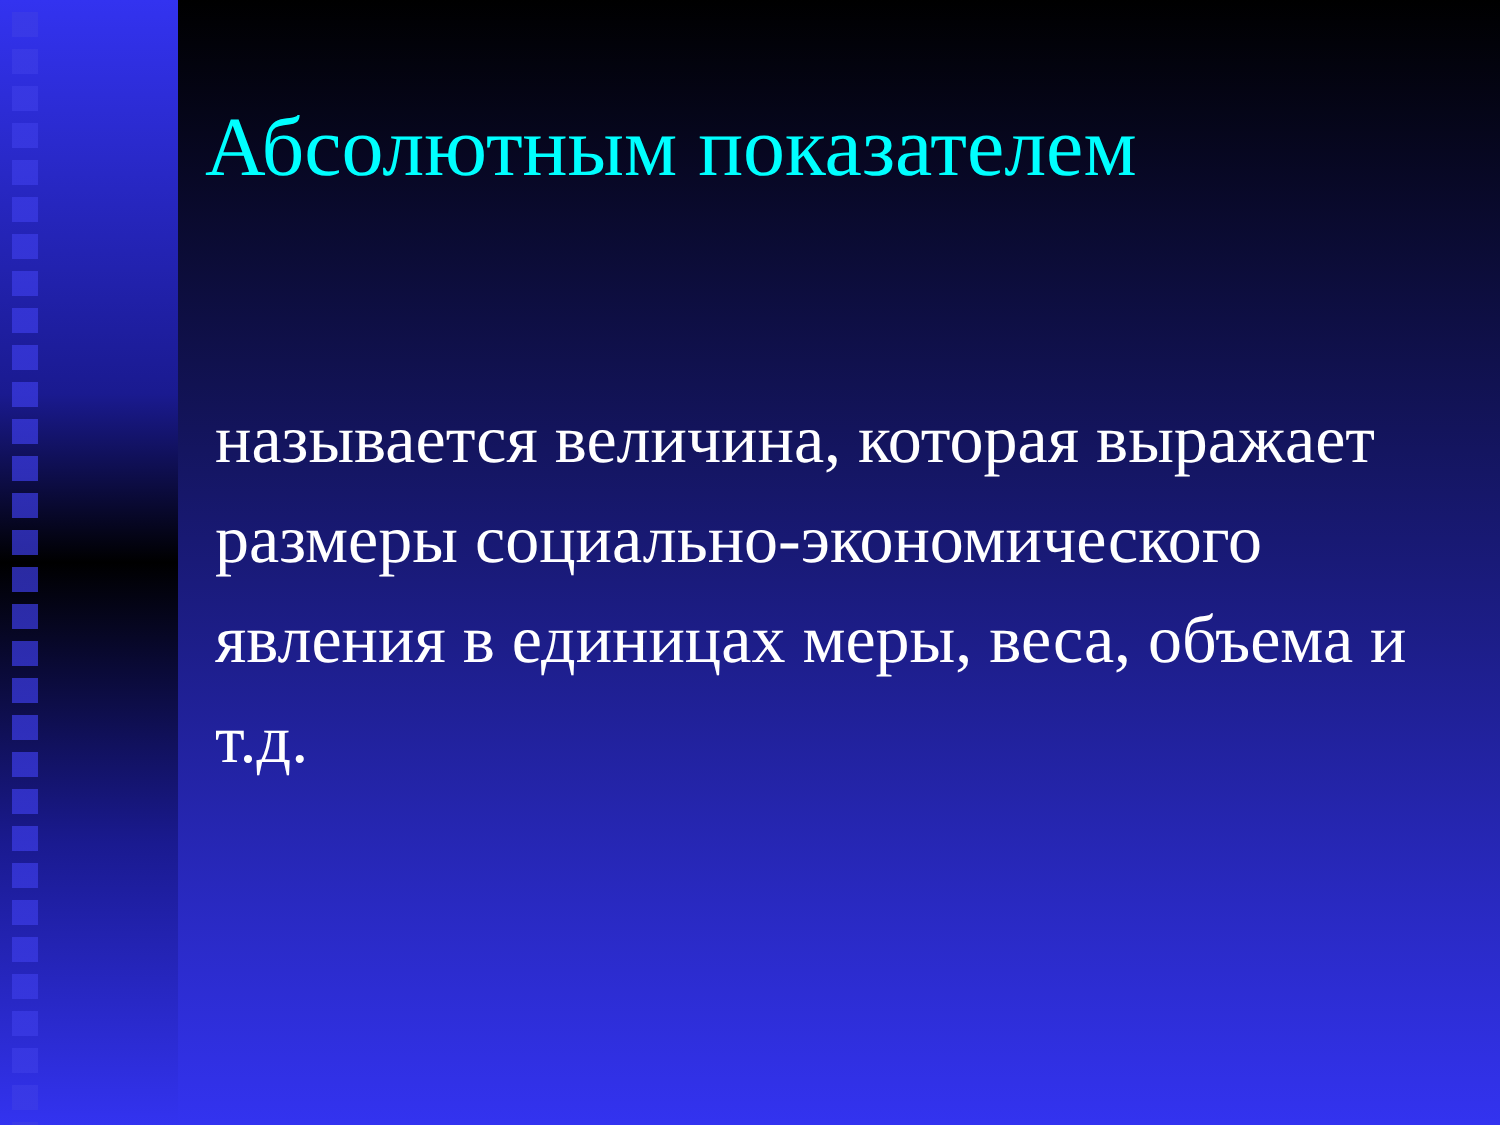Абсолютным показателем
называется величина, которая выражает размеры социально-экономического явления в единицах меры, веса, объема и т.д.